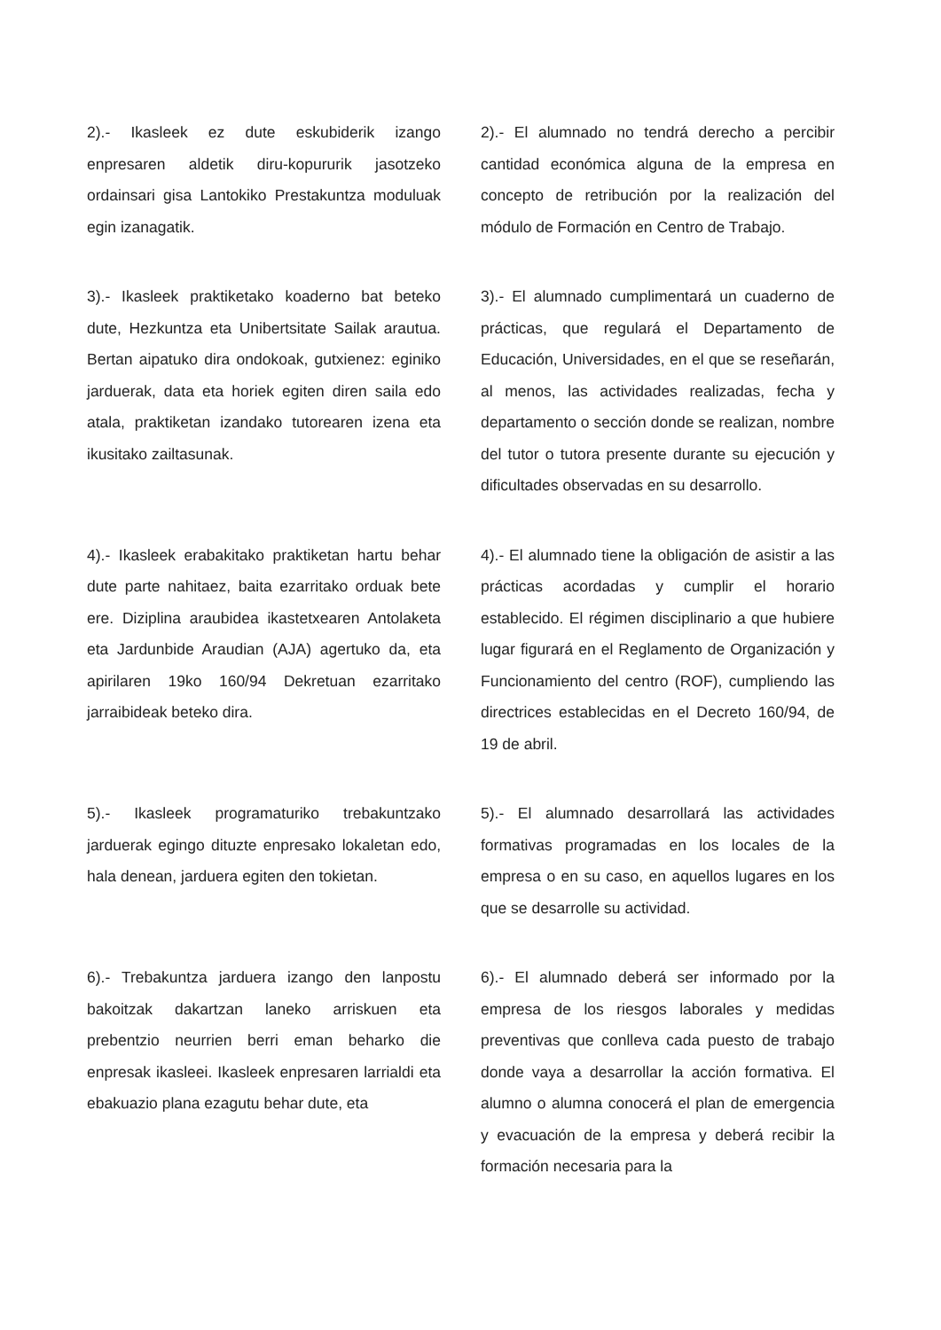2).- Ikasleek ez dute eskubiderik izango enpresaren aldetik diru-kopururik jasotzeko ordainsari gisa Lantokiko Prestakuntza moduluak egin izanagatik.
2).- El alumnado no tendrá derecho a percibir cantidad económica alguna de la empresa en concepto de retribución por la realización del módulo de Formación en Centro de Trabajo.
3).- Ikasleek praktiketako koaderno bat beteko dute, Hezkuntza eta Unibertsitate Sailak arautua. Bertan aipatuko dira ondokoak, gutxienez: eginiko jarduerak, data eta horiek egiten diren saila edo atala, praktiketan izandako tutorearen izena eta ikusitako zailtasunak.
3).- El alumnado cumplimentará un cuaderno de prácticas, que regulará el Departamento de Educación, Universidades, en el que se reseñarán, al menos, las actividades realizadas, fecha y departamento o sección donde se realizan, nombre del tutor o tutora presente durante su ejecución y dificultades observadas en su desarrollo.
4).- Ikasleek erabakitako praktiketan hartu behar dute parte nahitaez, baita ezarritako orduak bete ere. Diziplina araubidea ikastetxearen Antolaketa eta Jardunbide Araudian (AJA) agertuko da, eta apirilaren 19ko 160/94 Dekretuan ezarritako jarraibideak beteko dira.
4).- El alumnado tiene la obligación de asistir a las prácticas acordadas y cumplir el horario establecido. El régimen disciplinario a que hubiere lugar figurará en el Reglamento de Organización y Funcionamiento del centro (ROF), cumpliendo las directrices establecidas en el Decreto 160/94, de 19 de abril.
5).- Ikasleek programaturiko trebakuntzako jarduerak egingo dituzte enpresako lokaletan edo, hala denean, jarduera egiten den tokietan.
5).- El alumnado desarrollará las actividades formativas programadas en los locales de la empresa o en su caso, en aquellos lugares en los que se desarrolle su actividad.
6).- Trebakuntza jarduera izango den lanpostu bakoitzak dakartzan laneko arriskuen eta prebentzio neurrien berri eman beharko die enpresak ikasleei. Ikasleek enpresaren larrialdi eta ebakuazio plana ezagutu behar dute, eta
6).- El alumnado deberá ser informado por la empresa de los riesgos laborales y medidas preventivas que conlleva cada puesto de trabajo donde vaya a desarrollar la acción formativa. El alumno o alumna conocerá el plan de emergencia y evacuación de la empresa y deberá recibir la formación necesaria para la